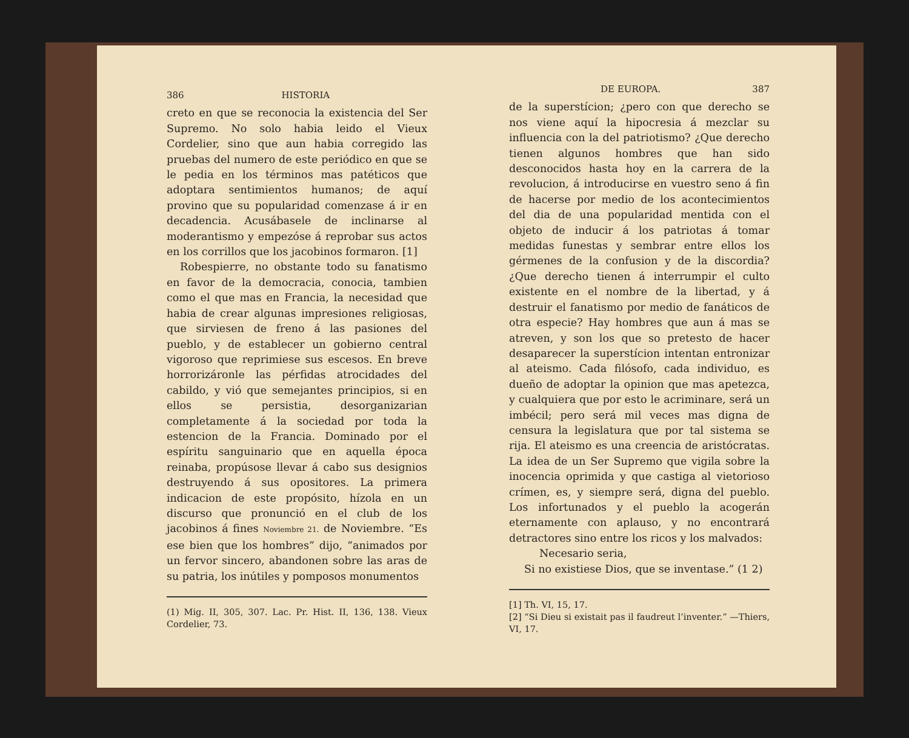386 HISTORIA
creto en que se reconocia la existencia del Ser Supremo. No solo habia leido el Vieux Cordelier, sino que aun habia corregido las pruebas del numero de este periódico en que se le pedia en los términos mas patéticos que adoptara sentimientos humanos; de aquí provino que su popularidad comenzase á ir en decadencia. Acusábasele de inclinarse al moderantismo y empezóse á reprobar sus actos en los corrillos que los jacobinos formaron. [1]
Robespierre, no obstante todo su fanatismo en favor de la democracia, conocia, tambien como el que mas en Francia, la necesidad que habia de crear algunas impresiones religiosas, que sirviesen de freno á las pasiones del pueblo, y de establecer un gobierno central vigoroso que reprimiese sus escesos. En breve horrorizáronle las pérfidas atrocidades del cabildo, y vió que semejantes principios, si en ellos se persistia, desorganizarian completamente á la sociedad por toda la estencion de la Francia. Dominado por el espíritu sanguinario que en aquella época reinaba, propúsose llevar á cabo sus designios destruyendo á sus opositores. La primera indicacion de este propósito, hízola en un discurso que pronunció en el club de los jacobinos á fines Noviembre 21. de Noviembre. “Es ese bien que los hombres” dijo, “animados por un fervor sincero, abandonen sobre las aras de su patria, los inútiles y pomposos monumentos
(1) Mig. II, 305, 307. Lac. Pr. Hist. II, 136, 138. Vieux Cordelier, 73.
DE EUROPA. 387
de la superstícion; ¿pero con que derecho se nos viene aquí la hipocresia á mezclar su influencia con la del patriotismo? ¿Que derecho tienen algunos hombres que han sido desconocidos hasta hoy en la carrera de la revolucion, á introducirse en vuestro seno á fin de hacerse por medio de los acontecimientos del dia de una popularidad mentida con el objeto de inducir á los patriotas á tomar medidas funestas y sembrar entre ellos los gérmenes de la confusion y de la discordia? ¿Que derecho tienen á interrumpir el culto existente en el nombre de la libertad, y á destruir el fanatismo por medio de fanáticos de otra especie? Hay hombres que aun á mas se atreven, y son los que so pretesto de hacer desaparecer la superstícion intentan entronizar al ateismo. Cada filósofo, cada individuo, es dueño de adoptar la opinion que mas apetezca, y cualquiera que por esto le acriminare, será un imbécil; pero será mil veces mas digna de censura la legislatura que por tal sistema se rija. El ateismo es una creencia de aristócratas. La idea de un Ser Supremo que vigila sobre la inocencia oprimida y que castiga al vietorioso crímen, es, y siempre será, digna del pueblo. Los infortunados y el pueblo la acogerán eternamente con aplauso, y no encontrará detractores sino entre los ricos y los malvados:
Necesario seria,
Si no existiese Dios, que se inventase.” (1 2)
[1] Th. VI, 15, 17.
[2] “Si Dieu si existait pas il faudreut l’inventer.” —Thiers, VI, 17.